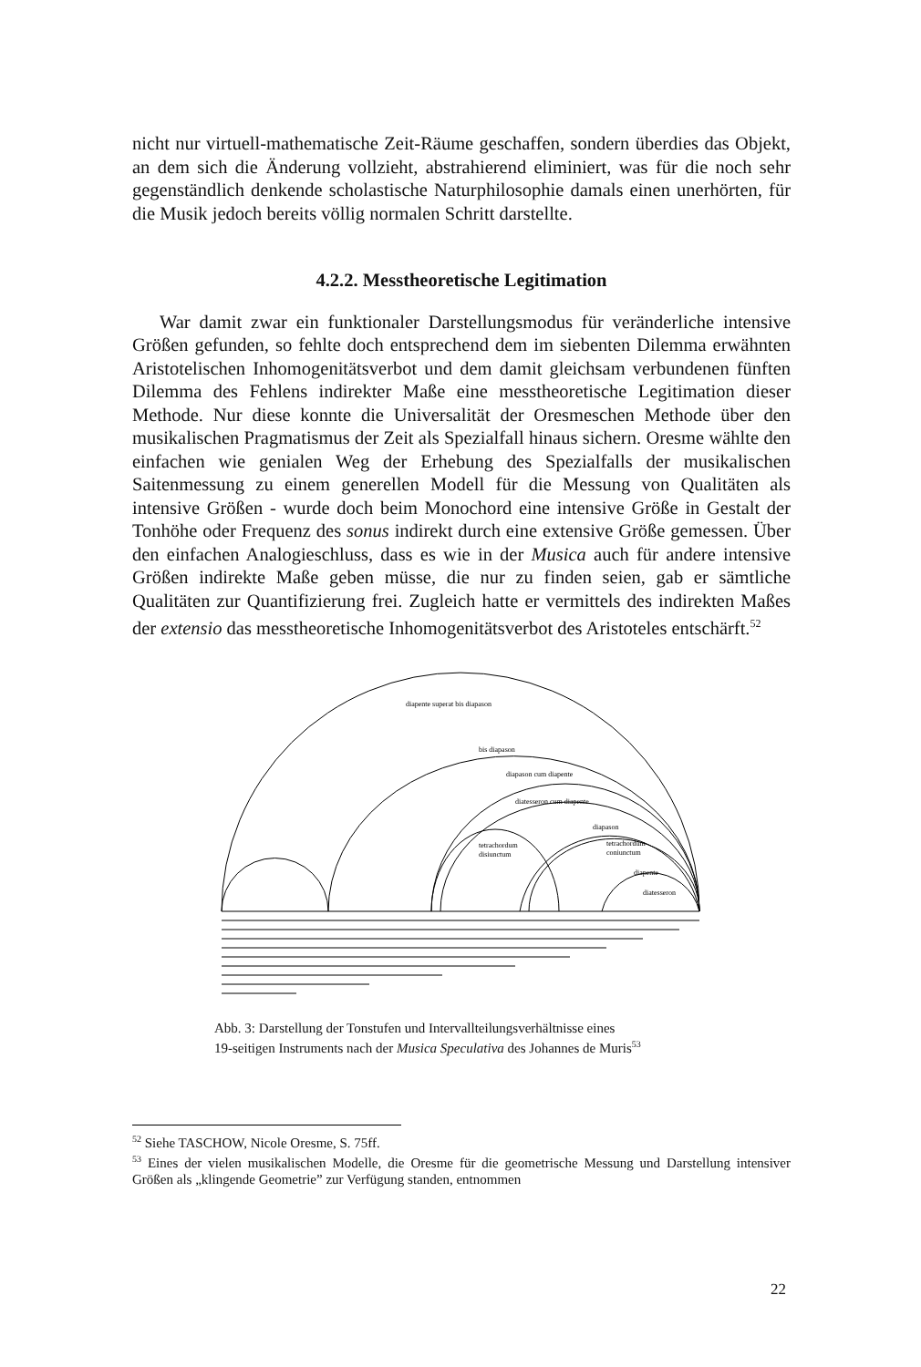nicht nur virtuell-mathematische Zeit-Räume geschaffen, sondern überdies das Objekt, an dem sich die Änderung vollzieht, abstrahierend eliminiert, was für die noch sehr gegenständlich denkende scholastische Naturphilosophie damals einen unerhörten, für die Musik jedoch bereits völlig normalen Schritt darstellte.
4.2.2. Messtheoretische Legitimation
War damit zwar ein funktionaler Darstellungsmodus für veränderliche intensive Größen gefunden, so fehlte doch entsprechend dem im siebenten Dilemma erwähnten Aristotelischen Inhomogenitätsverbot und dem damit gleichsam verbundenen fünften Dilemma des Fehlens indirekter Maße eine messtheoretische Legitimation dieser Methode. Nur diese konnte die Universalität der Oresmeschen Methode über den musikalischen Pragmatismus der Zeit als Spezialfall hinaus sichern. Oresme wählte den einfachen wie genialen Weg der Erhebung des Spezialfalls der musikalischen Saitenmessung zu einem generellen Modell für die Messung von Qualitäten als intensive Größen - wurde doch beim Monochord eine intensive Größe in Gestalt der Tonhöhe oder Frequenz des sonus indirekt durch eine extensive Größe gemessen. Über den einfachen Analogieschluss, dass es wie in der Musica auch für andere intensive Größen indirekte Maße geben müsse, die nur zu finden seien, gab er sämtliche Qualitäten zur Quantifizierung frei. Zugleich hatte er vermittels des indirekten Maßes der extensio das messtheoretische Inhomogenitätsverbot des Aristoteles entschärft.<sup>52</sup>
diapente superat bis diapason
bis diapason
diapason cum diapente
diatesseron cum diapente
diapason
tetrachordum
disiunctum
tetrachordum
coniunctum
diapente
diatesseron
Abb. 3: Darstellung der Tonstufen und Intervallteilungsverhältnisse eines
19-seitigen Instruments nach der Musica Speculativa des Johannes de Muris<sup>53</sup>
<sup>52</sup> Siehe TASCHOW, Nicole Oresme, S. 75ff.
<sup>53</sup> Eines der vielen musikalischen Modelle, die Oresme für die geometrische Messung und Darstellung intensiver Größen als „klingende Geometrie” zur Verfügung standen, entnommen
22